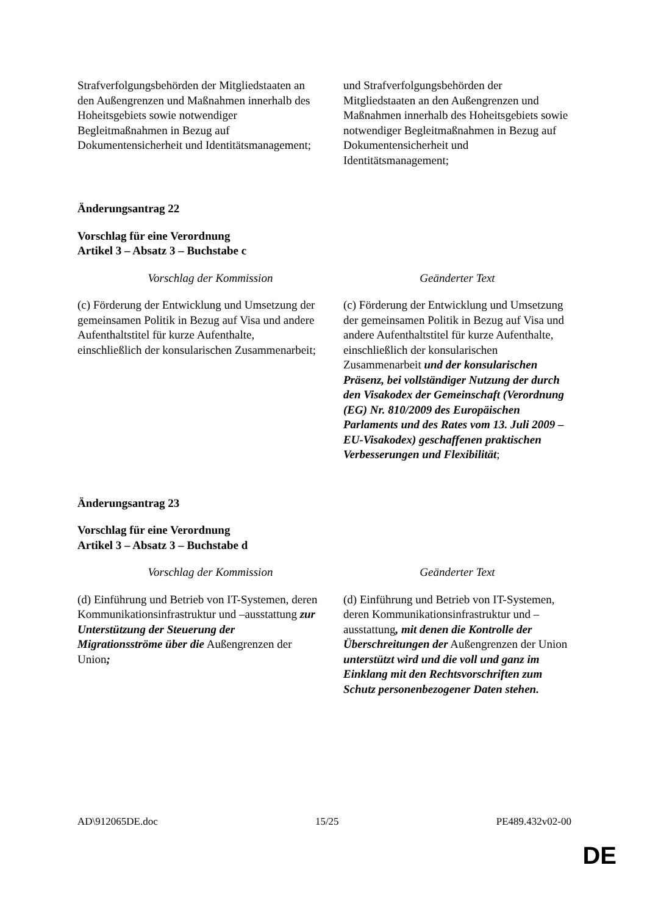| Strafverfolgungsbehörden der Mitgliedstaaten an den Außengrenzen und Maßnahmen innerhalb des Hoheitsgebiets sowie notwendiger Begleitmaßnahmen in Bezug auf Dokumentensicherheit und Identitätsmanagement; | und Strafverfolgungsbehörden der Mitgliedstaaten an den Außengrenzen und Maßnahmen innerhalb des Hoheitsgebiets sowie notwendiger Begleitmaßnahmen in Bezug auf Dokumentensicherheit und Identitätsmanagement; |
Änderungsantrag 22
Vorschlag für eine Verordnung
Artikel 3 – Absatz 3 – Buchstabe c
| Vorschlag der Kommission | Geänderter Text |
| --- | --- |
| (c) Förderung der Entwicklung und Umsetzung der gemeinsamen Politik in Bezug auf Visa und andere Aufenthaltstitel für kurze Aufenthalte, einschließlich der konsularischen Zusammenarbeit; | (c) Förderung der Entwicklung und Umsetzung der gemeinsamen Politik in Bezug auf Visa und andere Aufenthaltstitel für kurze Aufenthalte, einschließlich der konsularischen Zusammenarbeit und der konsularischen Präsenz, bei vollständiger Nutzung der durch den Visakodex der Gemeinschaft (Verordnung (EG) Nr. 810/2009 des Europäischen Parlaments und des Rates vom 13. Juli 2009 – EU-Visakodex) geschaffenen praktischen Verbesserungen und Flexibilität ; |
Änderungsantrag 23
Vorschlag für eine Verordnung
Artikel 3 – Absatz 3 – Buchstabe d
| Vorschlag der Kommission | Geänderter Text |
| --- | --- |
| (d) Einführung und Betrieb von IT-Systemen, deren Kommunikationsinfrastruktur und –ausstattung zur Unterstützung der Steuerung der Migrationsströme über die Außengrenzen der Union ; | (d) Einführung und Betrieb von IT-Systemen, deren Kommunikationsinfrastruktur und –ausstattung , mit denen die Kontrolle der Überschreitungen der Außengrenzen der Union unterstützt wird und die voll und ganz im Einklang mit den Rechtsvorschriften zum Schutz personenbezogener Daten stehen. |
AD\912065DE.doc 15/25 PE489.432v02-00
DE